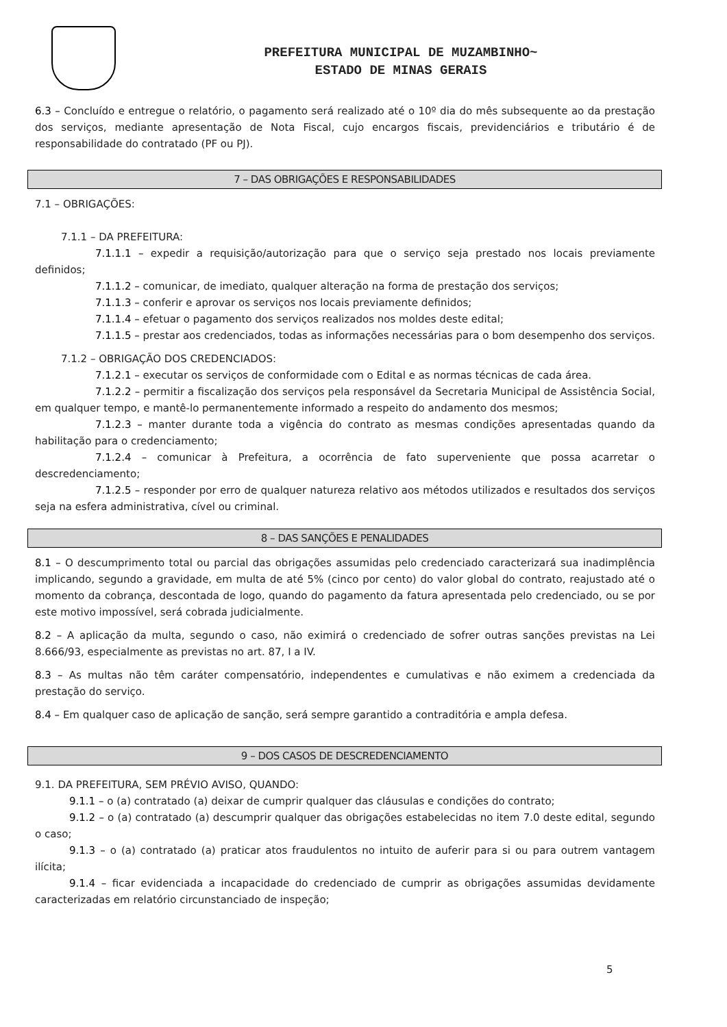PREFEITURA MUNICIPAL DE MUZAMBINHO~
ESTADO DE MINAS GERAIS
6.3 – Concluído e entregue o relatório, o pagamento será realizado até o 10º dia do mês subsequente ao da prestação dos serviços, mediante apresentação de Nota Fiscal, cujo encargos fiscais, previdenciários e tributário é de responsabilidade do contratado (PF ou PJ).
7 – DAS OBRIGAÇÕES E RESPONSABILIDADES
7.1 – OBRIGAÇÕES:
7.1.1 – DA PREFEITURA:
7.1.1.1 – expedir a requisição/autorização para que o serviço seja prestado nos locais previamente definidos;
7.1.1.2 – comunicar, de imediato, qualquer alteração na forma de prestação dos serviços;
7.1.1.3 – conferir e aprovar os serviços nos locais previamente definidos;
7.1.1.4 – efetuar o pagamento dos serviços realizados nos moldes deste edital;
7.1.1.5 – prestar aos credenciados, todas as informações necessárias para o bom desempenho dos serviços.
7.1.2 – OBRIGAÇÃO DOS CREDENCIADOS:
7.1.2.1 – executar os serviços de conformidade com o Edital e as normas técnicas de cada área.
7.1.2.2 – permitir a fiscalização dos serviços pela responsável da Secretaria Municipal de Assistência Social, em qualquer tempo, e mantê-lo permanentemente informado a respeito do andamento dos mesmos;
7.1.2.3 – manter durante toda a vigência do contrato as mesmas condições apresentadas quando da habilitação para o credenciamento;
7.1.2.4 – comunicar à Prefeitura, a ocorrência de fato superveniente que possa acarretar o descredenciamento;
7.1.2.5 – responder por erro de qualquer natureza relativo aos métodos utilizados e resultados dos serviços seja na esfera administrativa, cível ou criminal.
8 – DAS SANÇÕES E PENALIDADES
8.1 – O descumprimento total ou parcial das obrigações assumidas pelo credenciado caracterizará sua inadimplência implicando, segundo a gravidade, em multa de até 5% (cinco por cento) do valor global do contrato, reajustado até o momento da cobrança, descontada de logo, quando do pagamento da fatura apresentada pelo credenciado, ou se por este motivo impossível, será cobrada judicialmente.
8.2 – A aplicação da multa, segundo o caso, não eximirá o credenciado de sofrer outras sanções previstas na Lei 8.666/93, especialmente as previstas no art. 87, I a IV.
8.3 – As multas não têm caráter compensatório, independentes e cumulativas e não eximem a credenciada da prestação do serviço.
8.4 – Em qualquer caso de aplicação de sanção, será sempre garantido a contraditória e ampla defesa.
9 – DOS CASOS DE DESCREDENCIAMENTO
9.1. DA PREFEITURA, SEM PRÉVIO AVISO, QUANDO:
9.1.1 – o (a) contratado (a) deixar de cumprir qualquer das cláusulas e condições do contrato;
9.1.2 – o (a) contratado (a) descumprir qualquer das obrigações estabelecidas no item 7.0 deste edital, segundo o caso;
9.1.3 – o (a) contratado (a) praticar atos fraudulentos no intuito de auferir para si ou para outrem vantagem ilícita;
9.1.4 – ficar evidenciada a incapacidade do credenciado de cumprir as obrigações assumidas devidamente caracterizadas em relatório circunstanciado de inspeção;
5